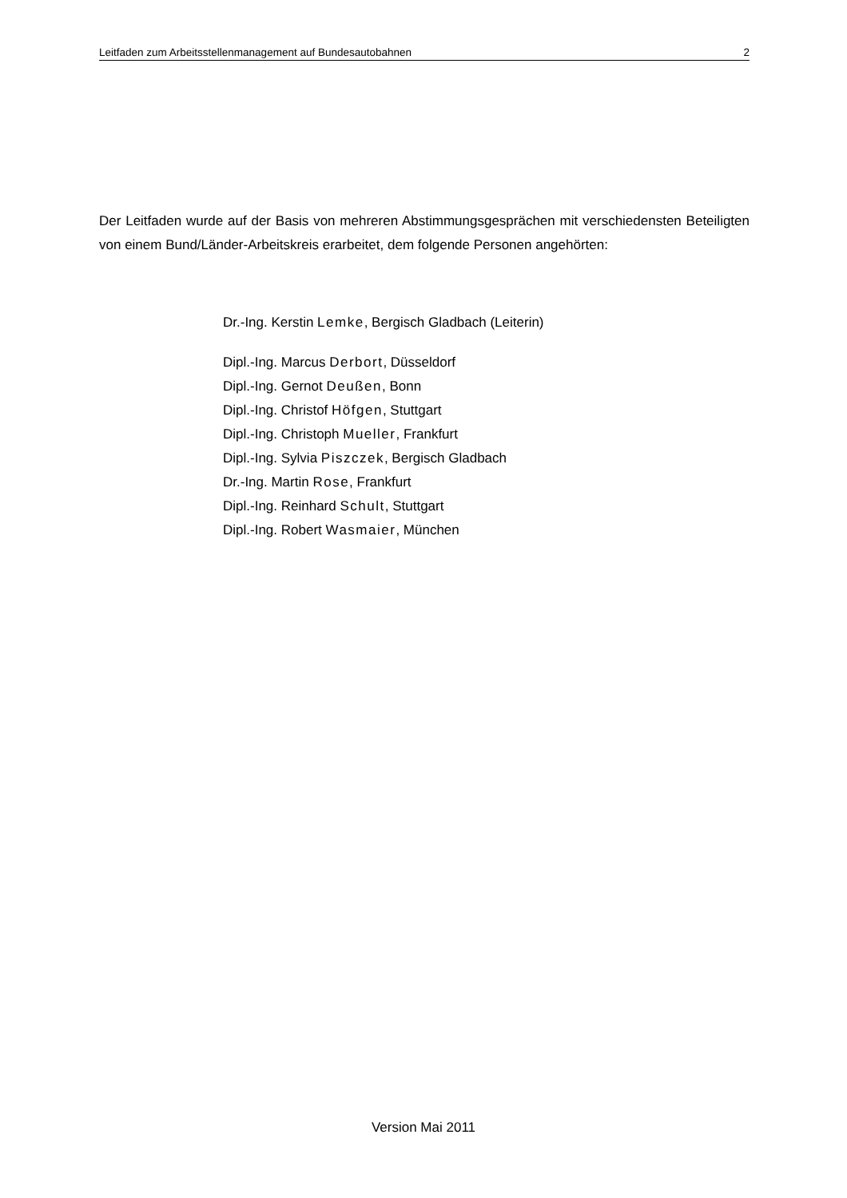Leitfaden zum Arbeitsstellenmanagement auf Bundesautobahnen 2
Der Leitfaden wurde auf der Basis von mehreren Abstimmungsgesprächen mit verschiedensten Beteiligten von einem Bund/Länder-Arbeitskreis erarbeitet, dem folgende Personen angehörten:
Dr.-Ing. Kerstin Lemke, Bergisch Gladbach (Leiterin)
Dipl.-Ing. Marcus Derbort, Düsseldorf
Dipl.-Ing. Gernot Deußen, Bonn
Dipl.-Ing. Christof Höfgen, Stuttgart
Dipl.-Ing. Christoph Mueller, Frankfurt
Dipl.-Ing. Sylvia Piszczek, Bergisch Gladbach
Dr.-Ing. Martin Rose, Frankfurt
Dipl.-Ing. Reinhard Schult, Stuttgart
Dipl.-Ing. Robert Wasmaier, München
Version Mai 2011